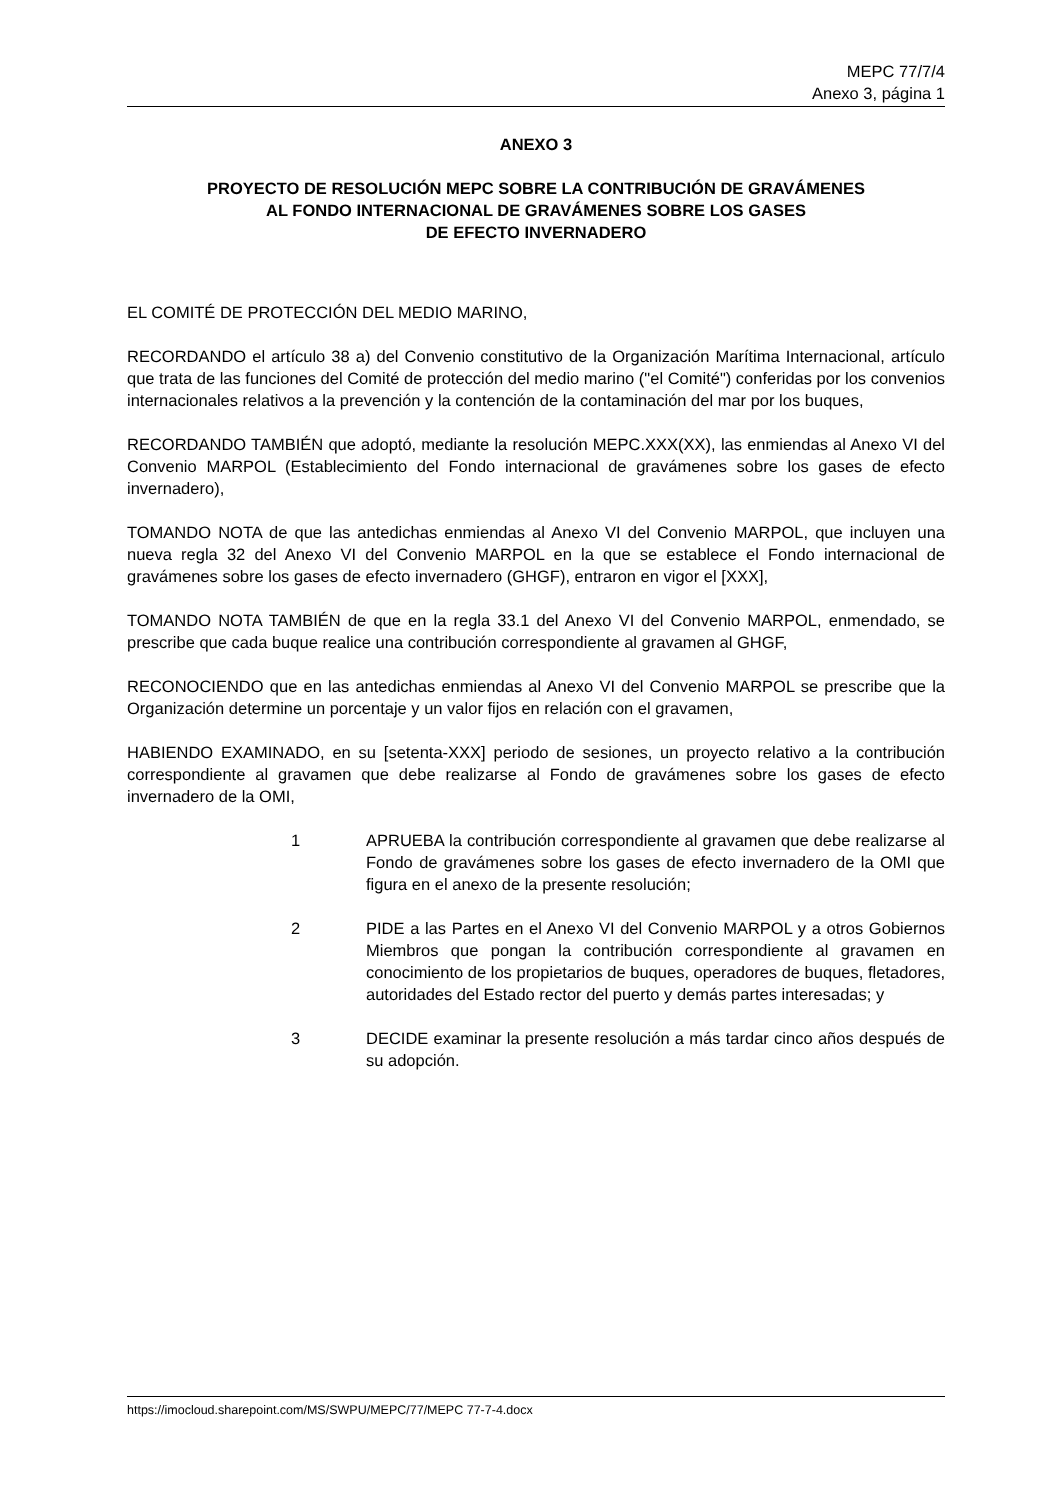MEPC 77/7/4
Anexo 3, página 1
ANEXO 3
PROYECTO DE RESOLUCIÓN MEPC SOBRE LA CONTRIBUCIÓN DE GRAVÁMENES
AL FONDO INTERNACIONAL DE GRAVÁMENES SOBRE LOS GASES
DE EFECTO INVERNADERO
EL COMITÉ DE PROTECCIÓN DEL MEDIO MARINO,
RECORDANDO el artículo 38 a) del Convenio constitutivo de la Organización Marítima Internacional, artículo que trata de las funciones del Comité de protección del medio marino ("el Comité") conferidas por los convenios internacionales relativos a la prevención y la contención de la contaminación del mar por los buques,
RECORDANDO TAMBIÉN que adoptó, mediante la resolución MEPC.XXX(XX), las enmiendas al Anexo VI del Convenio MARPOL (Establecimiento del Fondo internacional de gravámenes sobre los gases de efecto invernadero),
TOMANDO NOTA de que las antedichas enmiendas al Anexo VI del Convenio MARPOL, que incluyen una nueva regla 32 del Anexo VI del Convenio MARPOL en la que se establece el Fondo internacional de gravámenes sobre los gases de efecto invernadero (GHGF), entraron en vigor el [XXX],
TOMANDO NOTA TAMBIÉN de que en la regla 33.1 del Anexo VI del Convenio MARPOL, enmendado, se prescribe que cada buque realice una contribución correspondiente al gravamen al GHGF,
RECONOCIENDO que en las antedichas enmiendas al Anexo VI del Convenio MARPOL se prescribe que la Organización determine un porcentaje y un valor fijos en relación con el gravamen,
HABIENDO EXAMINADO, en su [setenta-XXX] periodo de sesiones, un proyecto relativo a la contribución correspondiente al gravamen que debe realizarse al Fondo de gravámenes sobre los gases de efecto invernadero de la OMI,
1 APRUEBA la contribución correspondiente al gravamen que debe realizarse al Fondo de gravámenes sobre los gases de efecto invernadero de la OMI que figura en el anexo de la presente resolución;
2 PIDE a las Partes en el Anexo VI del Convenio MARPOL y a otros Gobiernos Miembros que pongan la contribución correspondiente al gravamen en conocimiento de los propietarios de buques, operadores de buques, fletadores, autoridades del Estado rector del puerto y demás partes interesadas; y
3 DECIDE examinar la presente resolución a más tardar cinco años después de su adopción.
https://imocloud.sharepoint.com/MS/SWPU/MEPC/77/MEPC 77-7-4.docx